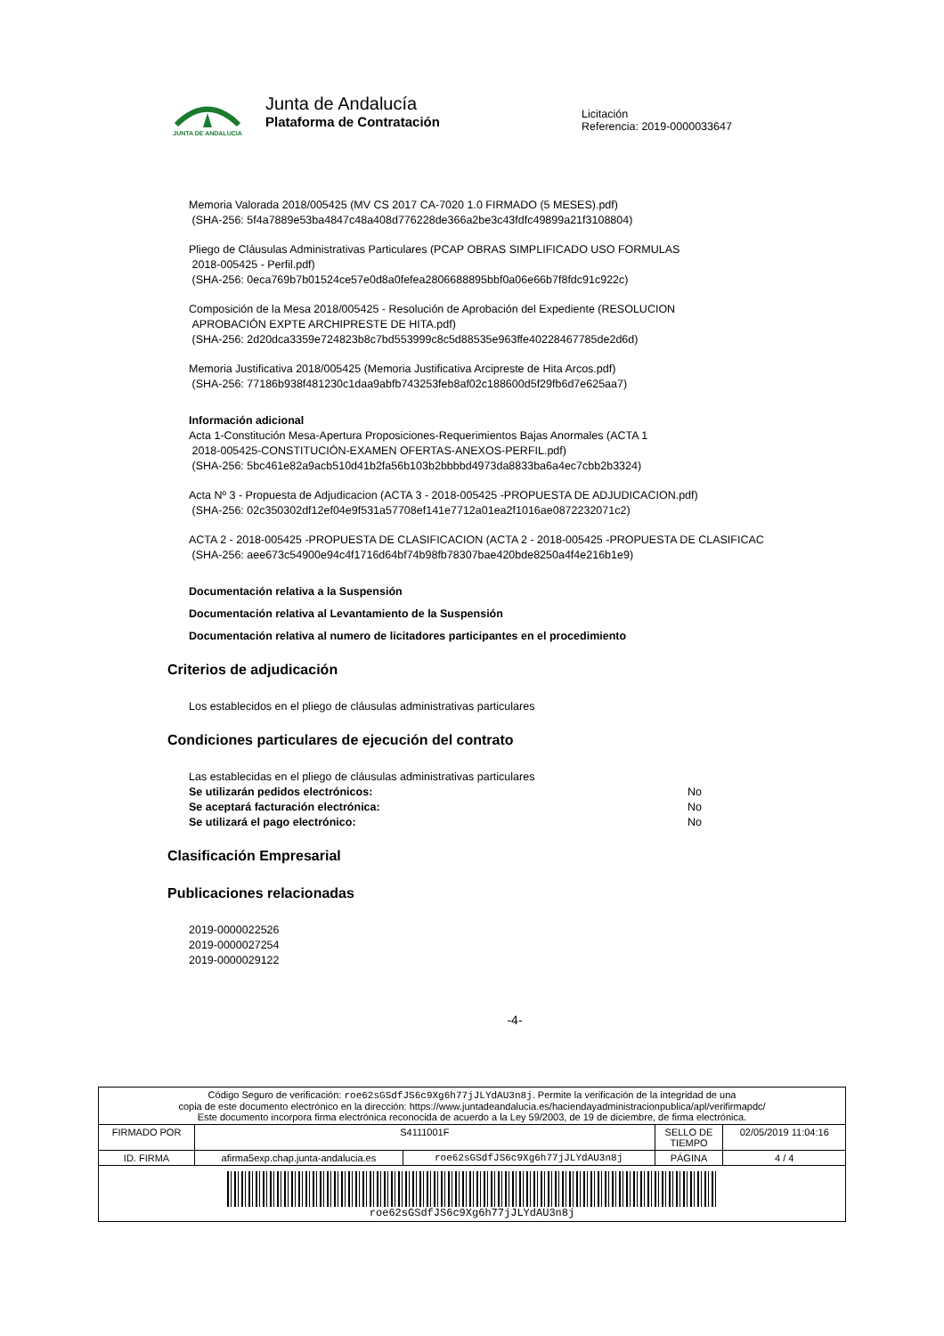JUNTA DE ANDALUCIA
Junta de Andalucía
Plataforma de Contratación
Licitación
Referencia: 2019-0000033647
Memoria Valorada 2018/005425 (MV CS 2017 CA-7020 1.0 FIRMADO (5 MESES).pdf)
(SHA-256: 5f4a7889e53ba4847c48a408d776228de366a2be3c43fdfc49899a21f3108804)
Pliego de Cláusulas Administrativas Particulares (PCAP OBRAS SIMPLIFICADO USO FORMULAS
2018-005425 - Perfil.pdf)
(SHA-256: 0eca769b7b01524ce57e0d8a0fefea2806688895bbf0a06e66b7f8fdc91c922c)
Composición de la Mesa 2018/005425 - Resolución de Aprobación del Expediente (RESOLUCION
APROBACIÓN EXPTE ARCHIPRESTE DE HITA.pdf)
(SHA-256: 2d20dca3359e724823b8c7bd553999c8c5d88535e963ffe40228467785de2d6d)
Memoria Justificativa 2018/005425 (Memoria Justificativa Arcipreste de Hita Arcos.pdf)
(SHA-256: 77186b938f481230c1daa9abfb743253feb8af02c188600d5f29fb6d7e625aa7)
Información adicional
Acta 1-Constitución Mesa-Apertura Proposiciones-Requerimientos Bajas Anormales (ACTA 1
2018-005425-CONSTITUCIÓN-EXAMEN OFERTAS-ANEXOS-PERFIL.pdf)
(SHA-256: 5bc461e82a9acb510d41b2fa56b103b2bbbbd4973da8833ba6a4ec7cbb2b3324)
Acta Nº 3 - Propuesta de Adjudicacion (ACTA 3 - 2018-005425 -PROPUESTA DE ADJUDICACION.pdf)
(SHA-256: 02c350302df12ef04e9f531a57708ef141e7712a01ea2f1016ae0872232071c2)
ACTA 2 - 2018-005425 -PROPUESTA DE CLASIFICACION (ACTA 2 - 2018-005425 -PROPUESTA DE CLASIFICAC
(SHA-256: aee673c54900e94c4f1716d64bf74b98fb78307bae420bde8250a4f4e216b1e9)
Documentación relativa a la Suspensión
Documentación relativa al Levantamiento de la Suspensión
Documentación relativa al numero de licitadores participantes en el procedimiento
Criterios de adjudicación
Los establecidos en el pliego de cláusulas administrativas particulares
Condiciones particulares de ejecución del contrato
Las establecidas en el pliego de cláusulas administrativas particulares
Se utilizarán pedidos electrónicos: No
Se aceptará facturación electrónica: No
Se utilizará el pago electrónico: No
Clasificación Empresarial
Publicaciones relacionadas
2019-0000022526
2019-0000027254
2019-0000029122
-4-
| Código Seguro de verificación: roe62sGSdfJS6c9Xg6h77jJLYdAU3n8j . Permite la verificación de la integridad de una copia de este documento electrónico en la dirección: https://www.juntadeandalucia.es/haciendayadministracionpublica/apl/verifirmapdc/ Este documento incorpora firma electrónica reconocida de acuerdo a la Ley 59/2003, de 19 de diciembre, de firma electrónica. | | | | |
| FIRMADO POR | S4111001F | | SELLO DE TIEMPO | 02/05/2019 11:04:16 |
| ID. FIRMA | afirma5exp.chap.junta-andalucia.es | roe62sGSdfJS6c9Xg6h77jJLYdAU3n8j | PÁGINA | 4 / 4 |
| roe62sGSdfJS6c9Xg6h77jJLYdAU3n8j | | | | |